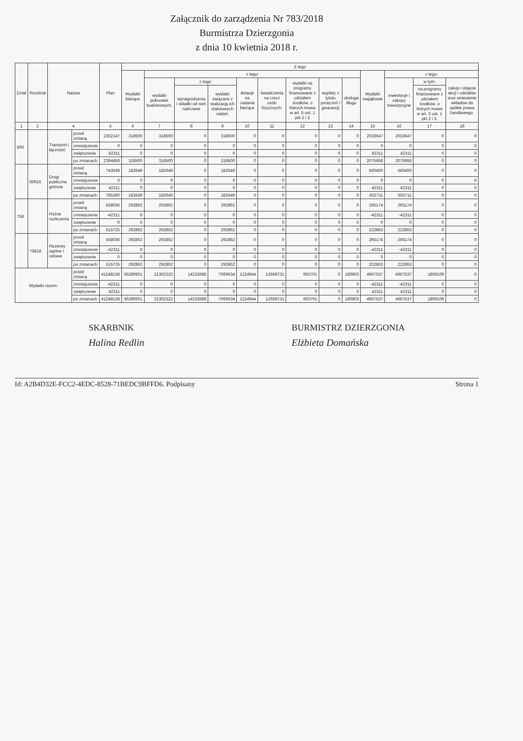Załącznik do zarządzenia Nr 783/2018
Burmistrza Dzierzgonia
z dnia 10 kwietnia 2018 r.
| Dział | Rozdział | Nazwa | | Plan | Z tego | | | | | | | | | | | | |
| --- | --- | --- | --- | --- | --- | --- | --- | --- | --- | --- | --- | --- | --- | --- | --- | --- | --- |
| | | | | | Wydatki bieżące | z tego: | | | | | | | | Wydatki majątkowe | z tego: | | |
| | | | | | | wydatki jednostek budżetowych, | z tego: | | dotacje na zadania bieżące | świadczenia na rzecz osób fizycznych; | wydatki na programy finansowane z udziałem środków, o których mowa w art. 5 ust. 1 pkt 2 i 3 | wypłaty z tytułu poręczeń i gwarancji | obsługa długu | | inwestycje i zakupy inwestycyjne | w tym: | zakup i objęcie akcji i udziałów oraz wniesienie wkładów do spółek prawa handlowego. |
| | | | | | | | wynagrodzenia i składki od nich naliczane | wydatki związane z realizacją ich statutowych zadań; | | | | | | | | na programy finansowane z udziałem środków, o których mowa w art. 5 ust. 1 pkt 2 i 3, | |
| 1 | 2 | 4 | | 5 | 6 | 7 | 8 | 9 | 10 | 11 | 12 | 13 | 14 | 15 | 16 | 17 | 18 |
| 600 | | Transport i łączność | przed zmianą | 2352147 | 318500 | 318500 | 0 | 318500 | 0 | 0 | 0 | 0 | 0 | 2033647 | 2033647 | 0 | 0 |
| | | | zmniejszenie | 0 | 0 | 0 | 0 | 0 | 0 | 0 | 0 | 0 | 0 | 0 | 0 | 0 | 0 |
| | | | zwiększenie | 42311 | 0 | 0 | 0 | 0 | 0 | 0 | 0 | 0 | 0 | 42311 | 42311 | 0 | 0 |
| | | | po zmianach | 2394458 | 318500 | 318500 | 0 | 318500 | 0 | 0 | 0 | 0 | 0 | 2075958 | 2075958 | 0 | 0 |
| | 60016 | Drogi publiczne gminne | przed zmianą | 743049 | 182649 | 182649 | 0 | 182649 | 0 | 0 | 0 | 0 | 0 | 560400 | 560400 | 0 | 0 |
| | | | zmniejszenie | 0 | 0 | 0 | 0 | 0 | 0 | 0 | 0 | 0 | 0 | 0 | 0 | 0 | 0 |
| | | | zwiększenie | 42311 | 0 | 0 | 0 | 0 | 0 | 0 | 0 | 0 | 0 | 42311 | 42311 | 0 | 0 |
| | | | po zmianach | 785360 | 182649 | 182649 | 0 | 182649 | 0 | 0 | 0 | 0 | 0 | 602711 | 602711 | 0 | 0 |
| 758 | | Różne rozliczenia | przed zmianą | 558036 | 292862 | 292862 | 0 | 292862 | 0 | 0 | 0 | 0 | 0 | 265174 | 265174 | 0 | 0 |
| | | | zmniejszenie | -42311 | 0 | 0 | 0 | 0 | 0 | 0 | 0 | 0 | 0 | -42311 | -42311 | 0 | 0 |
| | | | zwiększenie | 0 | 0 | 0 | 0 | 0 | 0 | 0 | 0 | 0 | 0 | 0 | 0 | 0 | 0 |
| | | | po zmianach | 515725 | 292862 | 292862 | 0 | 292862 | 0 | 0 | 0 | 0 | 0 | 222863 | 222863 | 0 | 0 |
| | 75818 | Rezerwy ogólne i celowe | przed zmianą | 558036 | 292862 | 292862 | 0 | 292862 | 0 | 0 | 0 | 0 | 0 | 265174 | 265174 | 0 | 0 |
| | | | zmniejszenie | -42311 | 0 | 0 | 0 | 0 | 0 | 0 | 0 | 0 | 0 | -42311 | -42311 | 0 | 0 |
| | | | zwiększenie | 0 | 0 | 0 | 0 | 0 | 0 | 0 | 0 | 0 | 0 | 0 | 0 | 0 | 0 |
| | | | po zmianach | 515725 | 292862 | 292862 | 0 | 292862 | 0 | 0 | 0 | 0 | 0 | 222863 | 222863 | 0 | 0 |
| Wydatki razem: | | | przed zmianą | 41248138 | 36280601 | 21302322 | 14232688 | 7069634 | 1224944 | 12669731 | 902701 | 0 | 180903 | 4967537 | 4967537 | 1809109 | 0 |
| | | | zmniejszenie | -42311 | 0 | 0 | 0 | 0 | 0 | 0 | 0 | 0 | 0 | -42311 | -42311 | 0 | 0 |
| | | | zwiększenie | 42311 | 0 | 0 | 0 | 0 | 0 | 0 | 0 | 0 | 0 | 42311 | 42311 | 0 | 0 |
| | | | po zmianach | 41248138 | 36280601 | 21302322 | 14232688 | 7069634 | 1224944 | 12669731 | 902701 | 0 | 180903 | 4967537 | 4967537 | 1809109 | 0 |
SKARBNIK
Halina Redlin
BURMISTRZ DZIERZGONIA
Elżbieta Domańska
Id: A2B4D32E-FCC2-4EDC-8528-71BEDC9BFFD6. Podpisany Strona 1